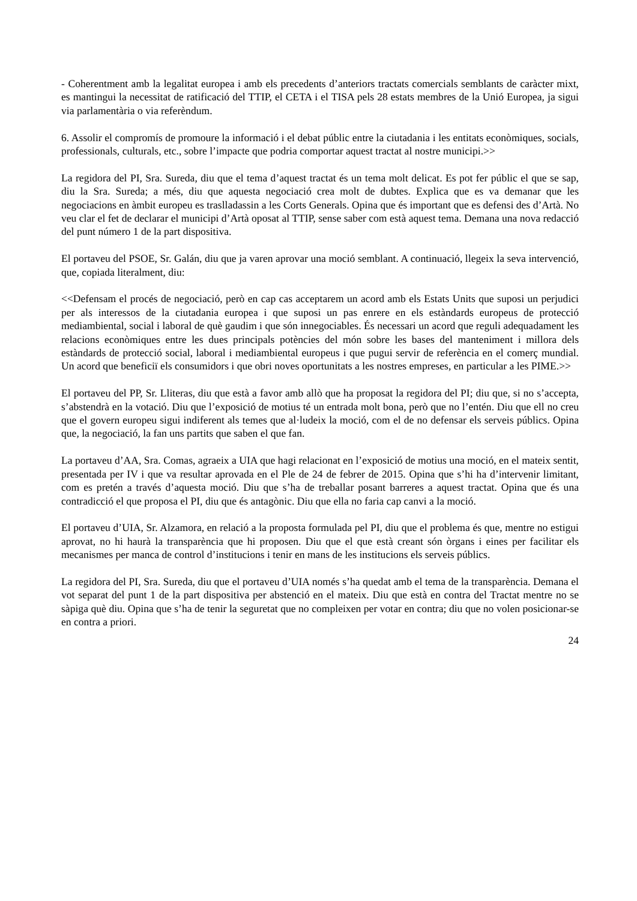- Coherentment amb la legalitat europea i amb els precedents d’anteriors tractats comercials semblants de caràcter mixt, es mantingui la necessitat de ratificació del TTIP, el CETA i el TISA pels 28 estats membres de la Unió Europea, ja sigui via parlamentària o via referèndum.
6. Assolir el compromís de promoure la informació i el debat públic entre la ciutadania i les entitats econòmiques, socials, professionals, culturals, etc., sobre l’impacte que podria comportar aquest tractat al nostre municipi.>>
La regidora del PI, Sra. Sureda, diu que el tema d’aquest tractat és un tema molt delicat. Es pot fer públic el que se sap, diu la Sra. Sureda; a més, diu que aquesta negociació crea molt de dubtes. Explica que es va demanar que les negociacions en àmbit europeu es traslladassin a les Corts Generals. Opina que és important que es defensi des d’Artà. No veu clar el fet de declarar el municipi d’Artà oposat al TTIP, sense saber com està aquest tema. Demana una nova redacció del punt número 1 de la part dispositiva.
El portaveu del PSOE, Sr. Galán, diu que ja varen aprovar una moció semblant. A continuació, llegeix la seva intervenció, que, copiada literalment, diu:
<<Defensam el procés de negociació, però en cap cas acceptarem un acord amb els Estats Units que suposi un perjudici per als interessos de la ciutadania europea i que suposi un pas enrere en els estàndards europeus de protecció mediambiental, social i laboral de què gaudim i que són innegociables. És necessari un acord que reguli adequadament les relacions econòmiques entre les dues principals potències del món sobre les bases del manteniment i millora dels estàndards de protecció social, laboral i mediambiental europeus i que pugui servir de referència en el comerç mundial. Un acord que beneficiï els consumidors i que obri noves oportunitats a les nostres empreses, en particular a les PIME.>>
El portaveu del PP, Sr. Lliteras, diu que està a favor amb allò que ha proposat la regidora del PI; diu que, si no s’accepta, s’abstendrà en la votació. Diu que l’exposició de motius té un entrada molt bona, però que no l’entén. Diu que ell no creu que el govern europeu sigui indiferent als temes que al·ludeix la moció, com el de no defensar els serveis públics. Opina que, la negociació, la fan uns partits que saben el que fan.
La portaveu d’AA, Sra. Comas, agraeix a UIA que hagi relacionat en l’exposició de motius una moció, en el mateix sentit, presentada per IV i que va resultar aprovada en el Ple de 24 de febrer de 2015. Opina que s’hi ha d’intervenir limitant, com es pretén a través d’aquesta moció. Diu que s’ha de treballar posant barreres a aquest tractat. Opina que és una contradicció el que proposa el PI, diu que és antagònic. Diu que ella no faria cap canvi a la moció.
El portaveu d’UIA, Sr. Alzamora, en relació a la proposta formulada pel PI, diu que el problema és que, mentre no estigui aprovat, no hi haurà la transparència que hi proposen. Diu que el que està creant són òrgans i eines per facilitar els mecanismes per manca de control d’institucions i tenir en mans de les institucions els serveis públics.
La regidora del PI, Sra. Sureda, diu que el portaveu d’UIA només s’ha quedat amb el tema de la transparència. Demana el vot separat del punt 1 de la part dispositiva per abstenció en el mateix. Diu que està en contra del Tractat mentre no se sàpiga què diu. Opina que s’ha de tenir la seguretat que no compleixen per votar en contra; diu que no volen posicionar-se en contra a priori.
24